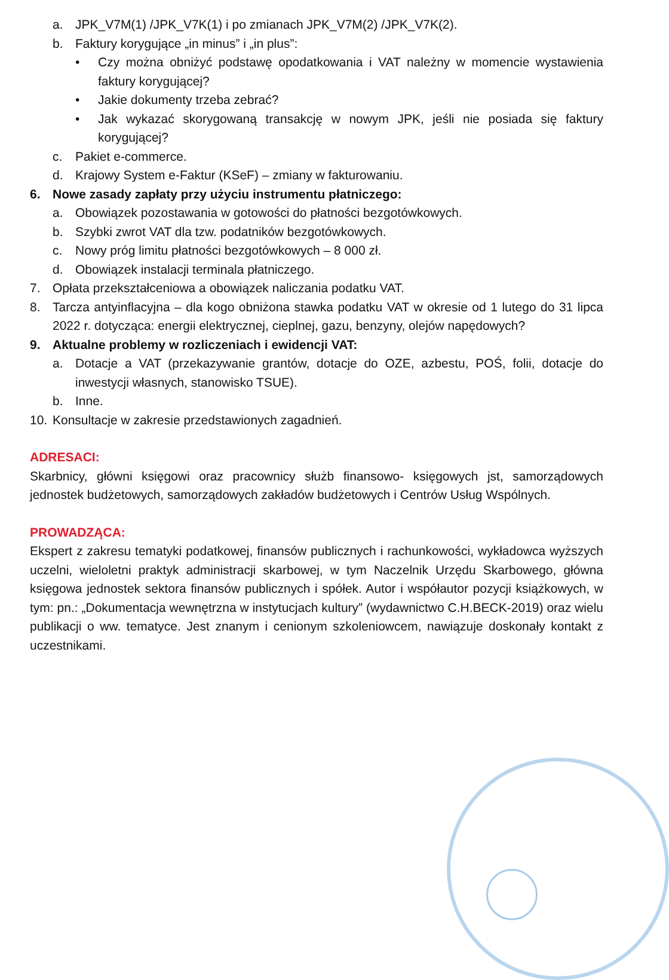a. JPK_V7M(1) /JPK_V7K(1) i po zmianach JPK_V7M(2) /JPK_V7K(2).
b. Faktury korygujące „in minus” i „in plus”:
• Czy można obniżyć podstawę opodatkowania i VAT należny w momencie wystawienia faktury korygującej?
• Jakie dokumenty trzeba zebrać?
• Jak wykazać skorygowaną transakcję w nowym JPK, jeśli nie posiada się faktury korygującej?
c. Pakiet e-commerce.
d. Krajowy System e-Faktur (KSeF) – zmiany w fakturowaniu.
6. Nowe zasady zapłaty przy użyciu instrumentu płatniczego:
a. Obowiązek pozostawania w gotowości do płatności bezgotówkowych.
b. Szybki zwrot VAT dla tzw. podatników bezgotówkowych.
c. Nowy próg limitu płatności bezgotówkowych – 8 000 zł.
d. Obowiązek instalacji terminala płatniczego.
7. Opłata przekształceniowa a obowiązek naliczania podatku VAT.
8. Tarcza antyinflacyjna – dla kogo obniżona stawka podatku VAT w okresie od 1 lutego do 31 lipca 2022 r. dotycząca: energii elektrycznej, cieplnej, gazu, benzyny, olejów napędowych?
9. Aktualne problemy w rozliczeniach i ewidencji VAT:
a. Dotacje a VAT (przekazywanie grantów, dotacje do OZE, azbestu, POŚ, folii, dotacje do inwestycji własnych, stanowisko TSUE).
b. Inne.
10. Konsultacje w zakresie przedstawionych zagadnień.
ADRESACI:
Skarbnicy, główni księgowi oraz pracownicy służb finansowo- księgowych jst, samorządowych jednostek budżetowych, samorządowych zakładów budżetowych i Centrów Usług Wspólnych.
PROWADZĄCA:
Ekspert z zakresu tematyki podatkowej, finansów publicznych i rachunkowości, wykładowca wyższych uczelni, wieloletni praktyk administracji skarbowej, w tym Naczelnik Urzędu Skarbowego, główna księgowa jednostek sektora finansów publicznych i spółek. Autor i współautor pozycji książkowych, w tym: pn.: „Dokumentacja wewnętrzna w instytucjach kultury” (wydawnictwo C.H.BECK-2019) oraz wielu publikacji o ww. tematyce. Jest znanym i cenionym szkoleniowcem, nawiązuje doskonały kontakt z uczestnikami.